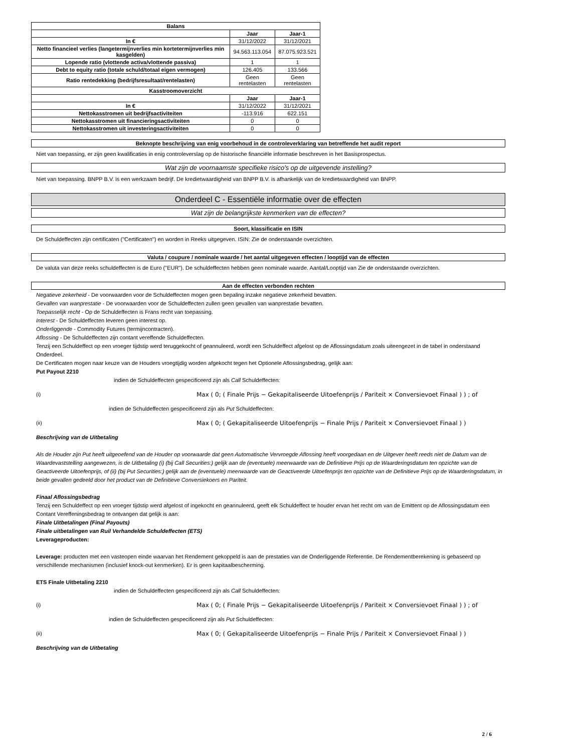| Balans | | |
| --- | --- | --- |
| | Jaar | Jaar-1 |
| In € | 31/12/2022 | 31/12/2021 |
| Netto financieel verlies (langetermijnverlies min kortetermijnverlies min kasgelden) | 94.563.113.054 | 87.075.923.521 |
| Lopende ratio (vlottende activa/vlottende passiva) | 1 | 1 |
| Debt to equity ratio (totale schuld/totaal eigen vermogen) | 126.405 | 133.566 |
| Ratio rentedekking (bedrijfsresultaat/rentelasten) | Geen rentelasten | Geen rentelasten |
| Kasstroomoverzicht | | |
| | Jaar | Jaar-1 |
| In € | 31/12/2022 | 31/12/2021 |
| Nettokasstromen uit bedrijfsactiviteiten | -113.916 | 622.151 |
| Nettokasstromen uit financieringsactiviteiten | 0 | 0 |
| Nettokasstromen uit investeringsactiviteiten | 0 | 0 |
Beknopte beschrijving van enig voorbehoud in de controleverklaring van betreffende het audit report
Niet van toepassing, er zijn geen kwalificaties in enig controleverslag op de historische financiële informatie beschreven in het Basisprospectus.
Wat zijn de voornaamste specifieke risico's op de uitgevende instelling?
Niet van toepassing. BNPP B.V. is een werkzaam bedrijf. De kredietwaardigheid van BNPP B.V. is afhankelijk van de kredietwaardigheid van BNPP.
Onderdeel C - Essentiële informatie over de effecten
Wat zijn de belangrijkste kenmerken van de effecten?
Soort, klassificatie en ISIN
De Schuldeffecten zijn certificaten ("Certificaten") en worden in Reeks uitgegeven. ISIN: Zie de onderstaande overzichten.
Valuta / coupure / nominale waarde / het aantal uitgegeven effecten / looptijd van de effecten
De valuta van deze reeks schuldeffecten is de Euro ("EUR"). De schuldeffecten hebben geen nominale waarde. Aantal/Looptijd van Zie de onderstaande overzichten.
Aan de effecten verbonden rechten
Negatieve zekerheid - De voorwaarden voor de Schuldeffecten mogen geen bepaling inzake negatieve zekerheid bevatten.
Gevallen van wanprestatie - De voorwaarden voor de Schuldeffecten zullen geen gevallen van wanprestatie bevatten.
Toepasselijk recht - Op de Schuldeffecten is Frans recht van toepassing.
Interest - De Schuldeffecten leveren geen interest op.
Onderliggende - Commodity Futures (termijncontracten).
Aflossing - De Schuldeffecten zijn contant vereffende Schuldeffecten.
Tenzij een Schuldeffect op een vroeger tijdstip werd teruggekocht of geannuleerd, wordt een Schuldeffect afgelost op de Aflossingsdatum zoals uiteengezet in de tabel in onderstaand Onderdeel.
De Certificaten mogen naar keuze van de Houders vroegtijdig worden afgekocht tegen het Optionele Aflossingsbedrag, gelijk aan:
Put Payout 2210
indien de Schuldeffecten gespecificeerd zijn als Call Schuldeffecten:
(i) Max ( 0; ( Finale Prijs − Gekapitaliseerde Uitoefenprijs / Pariteit × Conversievoet Finaal ) ) ; of
indien de Schuldeffecten gespecificeerd zijn als Put Schuldeffecten:
(ii) Max ( 0; ( Gekapitaliseerde Uitoefenprijs − Finale Prijs / Pariteit × Conversievoet Finaal ) )
Beschrijving van de Uitbetaling
Als de Houder zijn Put heeft uitgeoefend van de Houder op voorwaarde dat geen Automatische Vervroegde Aflossing heeft voorgedaan en de Uitgever heeft reeds niet de Datum van de Waardevaststelling aangewezen, is de Uitbetaling (i) (bij Call Securities:) gelijk aan de (eventuele) meerwaarde van de Definitieve Prijs op de Waarderingsdatum ten opzichte van de Geactiveerde Uitoefenprijs, of (ii) (bij Put Securities:) gelijk aan de (eventuele) meerwaarde van de Geactiveerde Uitoefenprijs ten opzichte van de Definitieve Prijs op de Waarderingsdatum, in beide gevallen gedeeld door het product van de Definitieve Conversiekoers en Pariteit.
Finaal Aflossingsbedrag
Tenzij een Schuldeffect op een vroeger tijdstip werd afgelost of ingekocht en geannuleerd, geeft elk Schuldeffect te houder ervan het recht om van de Emittent op de Aflossingsdatum een Contant Vereffeningsbedrag te ontvangen dat gelijk is aan:
Finale Uitbetalingen (Final Payouts)
Finale uitbetalingen van Ruil Verhandelde Schuldeffecten (ETS)
Leverageproducten:
Leverage: producten met een vasteopen einde waarvan het Rendement gekoppeld is aan de prestaties van de Onderliggende Referentie. De Rendementberekening is gebaseerd op verschillende mechanismen (inclusief knock-out kenmerken). Er is geen kapitaalbescherming.
ETS Finale Uitbetaling 2210
indien de Schuldeffecten gespecificeerd zijn als Call Schuldeffecten:
(i) Max ( 0; ( Finale Prijs − Gekapitaliseerde Uitoefenprijs / Pariteit × Conversievoet Finaal ) ) ; of
indien de Schuldeffecten gespecificeerd zijn als Put Schuldeffecten:
(ii) Max ( 0; ( Gekapitaliseerde Uitoefenprijs − Finale Prijs / Pariteit × Conversievoet Finaal ) )
Beschrijving van de Uitbetaling
2 / 6